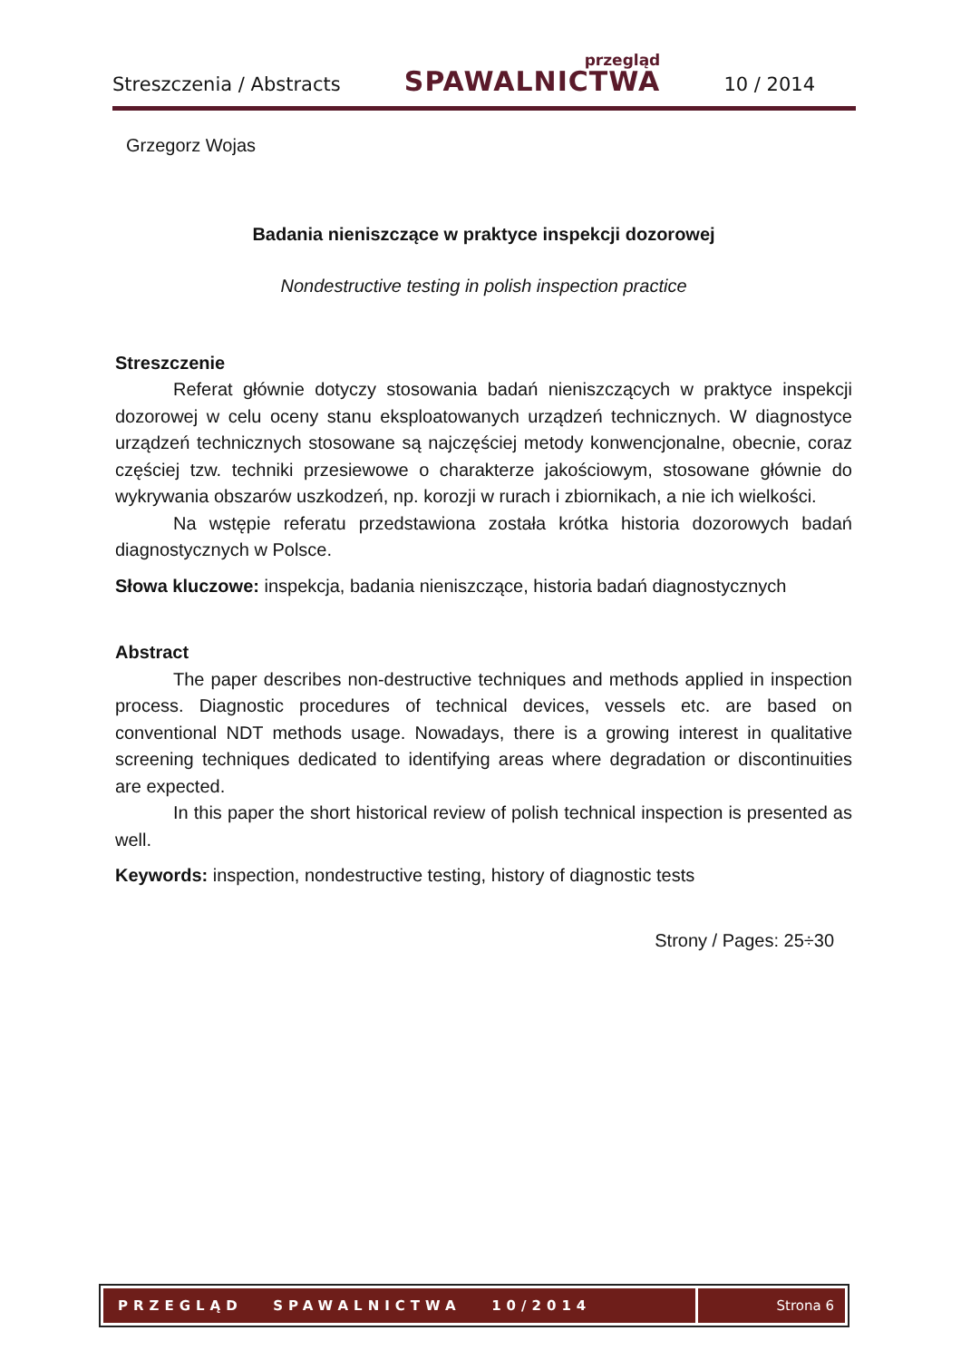Streszczenia / Abstracts przegląd
SPAWALNICTWA 10 / 2014
Grzegorz Wojas
Badania nieniszczące w praktyce inspekcji dozorowej
Nondestructive testing in polish inspection practice
Streszczenie
Referat głównie dotyczy stosowania badań nieniszczących w praktyce inspekcji dozorowej w celu oceny stanu eksploatowanych urządzeń technicznych. W diagnostyce urządzeń technicznych stosowane są najczęściej metody konwencjonalne, obecnie, coraz częściej tzw. techniki przesiewowe o charakterze jakościowym, stosowane głównie do wykrywania obszarów uszkodzeń, np. korozji w rurach i zbiornikach, a nie ich wielkości.
Na wstępie referatu przedstawiona została krótka historia dozorowych badań diagnostycznych w Polsce.
Słowa kluczowe: inspekcja, badania nieniszczące, historia badań diagnostycznych
Abstract
The paper describes non-destructive techniques and methods applied in inspection process. Diagnostic procedures of technical devices, vessels etc. are based on conventional NDT methods usage. Nowadays, there is a growing interest in qualitative screening techniques dedicated to identifying areas where degradation or discontinuities are expected.
In this paper the short historical review of polish technical inspection is presented as well.
Keywords: inspection, nondestructive testing, history of diagnostic tests
Strony / Pages: 25÷30
PRZEGLĄD SPAWALNICTWA 10/2014
Strona 6